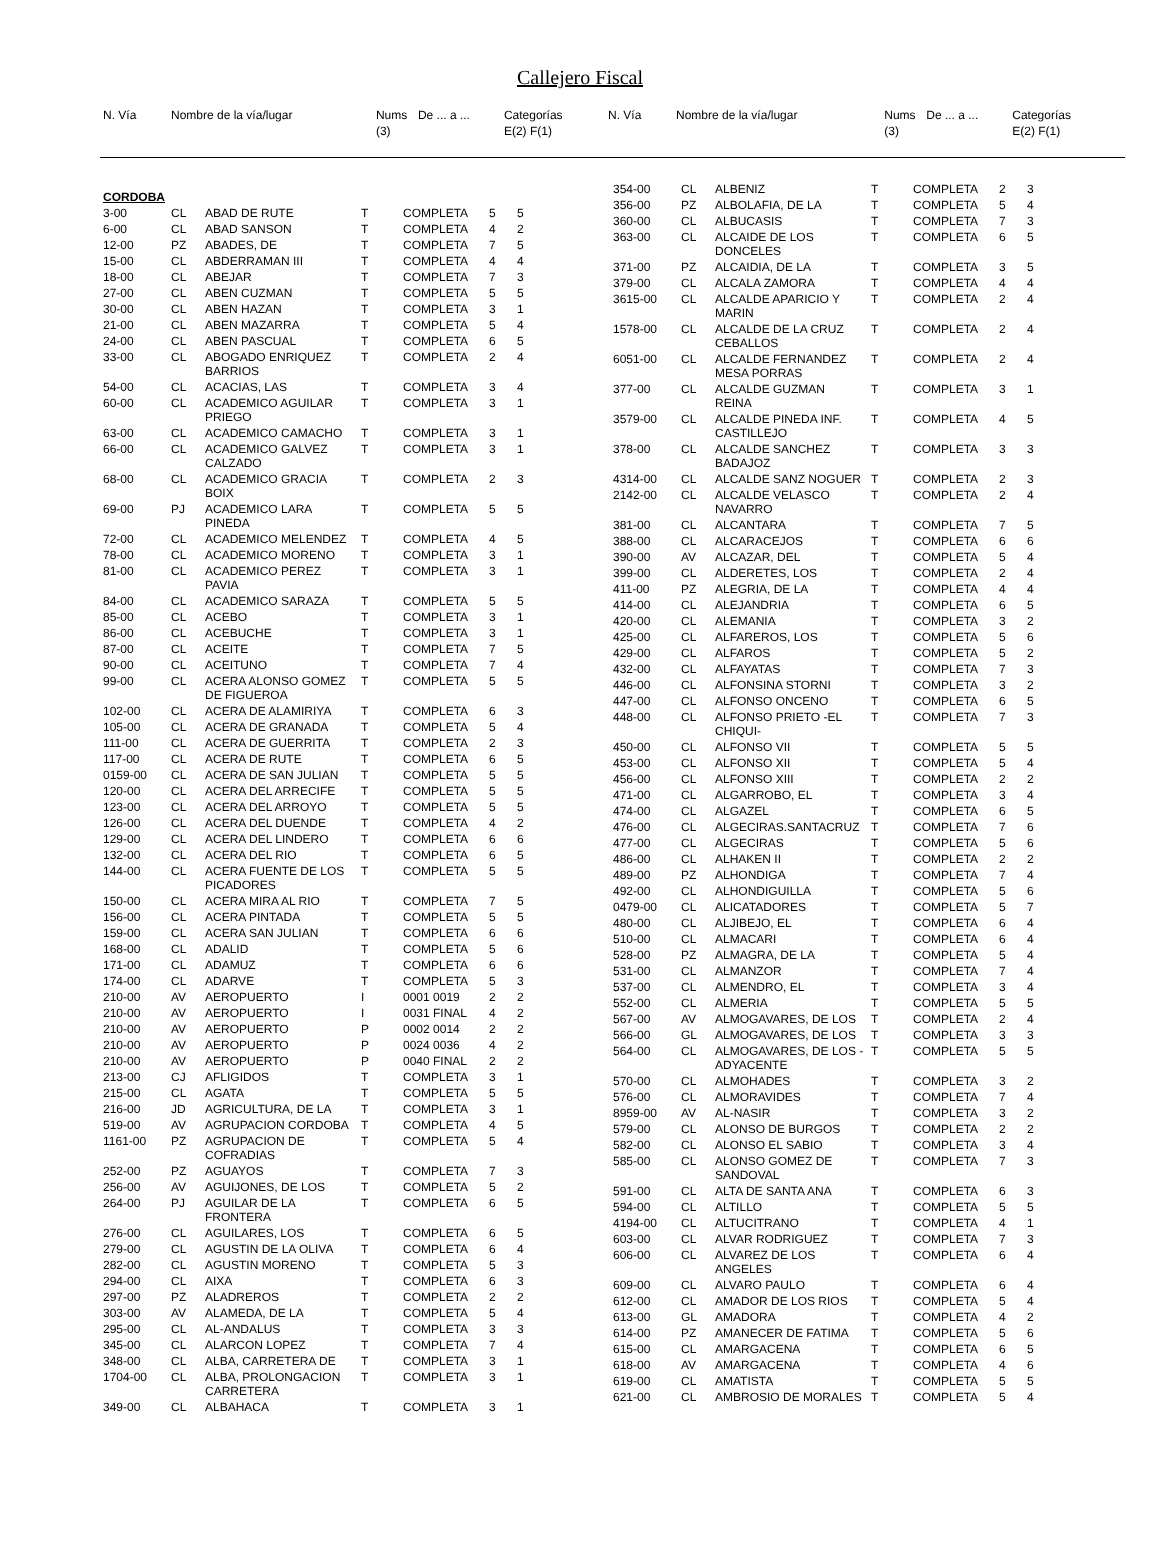Callejero Fiscal
| N. Vía | Nombre de la vía/lugar | Nums (3) | De ... a ... | Categorías E(2) F(1) |
| --- | --- | --- | --- | --- |
| N. Vía | Nombre de la vía/lugar | Nums (3) | De ... a ... | Categorías E(2) F(1) |
| --- | --- | --- | --- | --- |
| CORDOBA | | | | | | |
| 3-00 | CL | ABAD DE RUTE | T | COMPLETA | 5 | 5 |
| 6-00 | CL | ABAD SANSON | T | COMPLETA | 4 | 2 |
| 12-00 | PZ | ABADES, DE | T | COMPLETA | 7 | 5 |
| 15-00 | CL | ABDERRAMAN III | T | COMPLETA | 4 | 4 |
| 18-00 | CL | ABEJAR | T | COMPLETA | 7 | 3 |
| 27-00 | CL | ABEN CUZMAN | T | COMPLETA | 5 | 5 |
| 30-00 | CL | ABEN HAZAN | T | COMPLETA | 3 | 1 |
| 21-00 | CL | ABEN MAZARRA | T | COMPLETA | 5 | 4 |
| 24-00 | CL | ABEN PASCUAL | T | COMPLETA | 6 | 5 |
| 33-00 | CL | ABOGADO ENRIQUEZ BARRIOS | T | COMPLETA | 2 | 4 |
| 54-00 | CL | ACACIAS, LAS | T | COMPLETA | 3 | 4 |
| 60-00 | CL | ACADEMICO AGUILAR PRIEGO | T | COMPLETA | 3 | 1 |
| 63-00 | CL | ACADEMICO CAMACHO | T | COMPLETA | 3 | 1 |
| 66-00 | CL | ACADEMICO GALVEZ CALZADO | T | COMPLETA | 3 | 1 |
| 68-00 | CL | ACADEMICO GRACIA BOIX | T | COMPLETA | 2 | 3 |
| 69-00 | PJ | ACADEMICO LARA PINEDA | T | COMPLETA | 5 | 5 |
| 72-00 | CL | ACADEMICO MELENDEZ | T | COMPLETA | 4 | 5 |
| 78-00 | CL | ACADEMICO MORENO | T | COMPLETA | 3 | 1 |
| 81-00 | CL | ACADEMICO PEREZ PAVIA | T | COMPLETA | 3 | 1 |
| 84-00 | CL | ACADEMICO SARAZA | T | COMPLETA | 5 | 5 |
| 85-00 | CL | ACEBO | T | COMPLETA | 3 | 1 |
| 86-00 | CL | ACEBUCHE | T | COMPLETA | 3 | 1 |
| 87-00 | CL | ACEITE | T | COMPLETA | 7 | 5 |
| 90-00 | CL | ACEITUNO | T | COMPLETA | 7 | 4 |
| 99-00 | CL | ACERA ALONSO GOMEZ DE FIGUEROA | T | COMPLETA | 5 | 5 |
| 102-00 | CL | ACERA DE ALAMIRIYA | T | COMPLETA | 6 | 3 |
| 105-00 | CL | ACERA DE GRANADA | T | COMPLETA | 5 | 4 |
| 111-00 | CL | ACERA DE GUERRITA | T | COMPLETA | 2 | 3 |
| 117-00 | CL | ACERA DE RUTE | T | COMPLETA | 6 | 5 |
| 0159-00 | CL | ACERA DE SAN JULIAN | T | COMPLETA | 5 | 5 |
| 120-00 | CL | ACERA DEL ARRECIFE | T | COMPLETA | 5 | 5 |
| 123-00 | CL | ACERA DEL ARROYO | T | COMPLETA | 5 | 5 |
| 126-00 | CL | ACERA DEL DUENDE | T | COMPLETA | 4 | 2 |
| 129-00 | CL | ACERA DEL LINDERO | T | COMPLETA | 6 | 6 |
| 132-00 | CL | ACERA DEL RIO | T | COMPLETA | 6 | 5 |
| 144-00 | CL | ACERA FUENTE DE LOS PICADORES | T | COMPLETA | 5 | 5 |
| 150-00 | CL | ACERA MIRA AL RIO | T | COMPLETA | 7 | 5 |
| 156-00 | CL | ACERA PINTADA | T | COMPLETA | 5 | 5 |
| 159-00 | CL | ACERA SAN JULIAN | T | COMPLETA | 6 | 6 |
| 168-00 | CL | ADALID | T | COMPLETA | 5 | 6 |
| 171-00 | CL | ADAMUZ | T | COMPLETA | 6 | 6 |
| 174-00 | CL | ADARVE | T | COMPLETA | 5 | 3 |
| 210-00 | AV | AEROPUERTO | I | 0001 0019 | 2 | 2 |
| 210-00 | AV | AEROPUERTO | I | 0031 FINAL | 4 | 2 |
| 210-00 | AV | AEROPUERTO | P | 0002 0014 | 2 | 2 |
| 210-00 | AV | AEROPUERTO | P | 0024 0036 | 4 | 2 |
| 210-00 | AV | AEROPUERTO | P | 0040 FINAL | 2 | 2 |
| 213-00 | CJ | AFLIGIDOS | T | COMPLETA | 3 | 1 |
| 215-00 | CL | AGATA | T | COMPLETA | 5 | 5 |
| 216-00 | JD | AGRICULTURA, DE LA | T | COMPLETA | 3 | 1 |
| 519-00 | AV | AGRUPACION CORDOBA | T | COMPLETA | 4 | 5 |
| 1161-00 | PZ | AGRUPACION DE COFRADIAS | T | COMPLETA | 5 | 4 |
| 252-00 | PZ | AGUAYOS | T | COMPLETA | 7 | 3 |
| 256-00 | AV | AGUIJONES, DE LOS | T | COMPLETA | 5 | 2 |
| 264-00 | PJ | AGUILAR DE LA FRONTERA | T | COMPLETA | 6 | 5 |
| 276-00 | CL | AGUILARES, LOS | T | COMPLETA | 6 | 5 |
| 279-00 | CL | AGUSTIN DE LA OLIVA | T | COMPLETA | 6 | 4 |
| 282-00 | CL | AGUSTIN MORENO | T | COMPLETA | 5 | 3 |
| 294-00 | CL | AIXA | T | COMPLETA | 6 | 3 |
| 297-00 | PZ | ALADREROS | T | COMPLETA | 2 | 2 |
| 303-00 | AV | ALAMEDA, DE LA | T | COMPLETA | 5 | 4 |
| 295-00 | CL | AL-ANDALUS | T | COMPLETA | 3 | 3 |
| 345-00 | CL | ALARCON LOPEZ | T | COMPLETA | 7 | 4 |
| 348-00 | CL | ALBA, CARRETERA DE | T | COMPLETA | 3 | 1 |
| 1704-00 | CL | ALBA, PROLONGACION CARRETERA | T | COMPLETA | 3 | 1 |
| 349-00 | CL | ALBAHACA | T | COMPLETA | 3 | 1 |
| 354-00 | CL | ALBENIZ | T | COMPLETA | 2 | 3 |
| 356-00 | PZ | ALBOLAFIA, DE LA | T | COMPLETA | 5 | 4 |
| 360-00 | CL | ALBUCASIS | T | COMPLETA | 7 | 3 |
| 363-00 | CL | ALCAIDE DE LOS DONCELES | T | COMPLETA | 6 | 5 |
| 371-00 | PZ | ALCAIDIA, DE LA | T | COMPLETA | 3 | 5 |
| 379-00 | CL | ALCALA ZAMORA | T | COMPLETA | 4 | 4 |
| 3615-00 | CL | ALCALDE APARICIO Y MARIN | T | COMPLETA | 2 | 4 |
| 1578-00 | CL | ALCALDE DE LA CRUZ CEBALLOS | T | COMPLETA | 2 | 4 |
| 6051-00 | CL | ALCALDE FERNANDEZ MESA PORRAS | T | COMPLETA | 2 | 4 |
| 377-00 | CL | ALCALDE GUZMAN REINA | T | COMPLETA | 3 | 1 |
| 3579-00 | CL | ALCALDE PINEDA INF. CASTILLEJO | T | COMPLETA | 4 | 5 |
| 378-00 | CL | ALCALDE SANCHEZ BADAJOZ | T | COMPLETA | 3 | 3 |
| 4314-00 | CL | ALCALDE SANZ NOGUER | T | COMPLETA | 2 | 3 |
| 2142-00 | CL | ALCALDE VELASCO NAVARRO | T | COMPLETA | 2 | 4 |
| 381-00 | CL | ALCANTARA | T | COMPLETA | 7 | 5 |
| 388-00 | CL | ALCARACEJOS | T | COMPLETA | 6 | 6 |
| 390-00 | AV | ALCAZAR, DEL | T | COMPLETA | 5 | 4 |
| 399-00 | CL | ALDERETES, LOS | T | COMPLETA | 2 | 4 |
| 411-00 | PZ | ALEGRIA, DE LA | T | COMPLETA | 4 | 4 |
| 414-00 | CL | ALEJANDRIA | T | COMPLETA | 6 | 5 |
| 420-00 | CL | ALEMANIA | T | COMPLETA | 3 | 2 |
| 425-00 | CL | ALFAREROS, LOS | T | COMPLETA | 5 | 6 |
| 429-00 | CL | ALFAROS | T | COMPLETA | 5 | 2 |
| 432-00 | CL | ALFAYATAS | T | COMPLETA | 7 | 3 |
| 446-00 | CL | ALFONSINA STORNI | T | COMPLETA | 3 | 2 |
| 447-00 | CL | ALFONSO ONCENO | T | COMPLETA | 6 | 5 |
| 448-00 | CL | ALFONSO PRIETO -EL CHIQUI- | T | COMPLETA | 7 | 3 |
| 450-00 | CL | ALFONSO VII | T | COMPLETA | 5 | 5 |
| 453-00 | CL | ALFONSO XII | T | COMPLETA | 5 | 4 |
| 456-00 | CL | ALFONSO XIII | T | COMPLETA | 2 | 2 |
| 471-00 | CL | ALGARROBO, EL | T | COMPLETA | 3 | 4 |
| 474-00 | CL | ALGAZEL | T | COMPLETA | 6 | 5 |
| 476-00 | CL | ALGECIRAS.SANTACRUZ | T | COMPLETA | 7 | 6 |
| 477-00 | CL | ALGECIRAS | T | COMPLETA | 5 | 6 |
| 486-00 | CL | ALHAKEN II | T | COMPLETA | 2 | 2 |
| 489-00 | PZ | ALHONDIGA | T | COMPLETA | 7 | 4 |
| 492-00 | CL | ALHONDIGUILLA | T | COMPLETA | 5 | 6 |
| 0479-00 | CL | ALICATADORES | T | COMPLETA | 5 | 7 |
| 480-00 | CL | ALJIBEJO, EL | T | COMPLETA | 6 | 4 |
| 510-00 | CL | ALMACARI | T | COMPLETA | 6 | 4 |
| 528-00 | PZ | ALMAGRA, DE LA | T | COMPLETA | 5 | 4 |
| 531-00 | CL | ALMANZOR | T | COMPLETA | 7 | 4 |
| 537-00 | CL | ALMENDRO, EL | T | COMPLETA | 3 | 4 |
| 552-00 | CL | ALMERIA | T | COMPLETA | 5 | 5 |
| 567-00 | AV | ALMOGAVARES, DE LOS | T | COMPLETA | 2 | 4 |
| 566-00 | GL | ALMOGAVARES, DE LOS | T | COMPLETA | 3 | 3 |
| 564-00 | CL | ALMOGAVARES, DE LOS -ADYACENTE | T | COMPLETA | 5 | 5 |
| 570-00 | CL | ALMOHADES | T | COMPLETA | 3 | 2 |
| 576-00 | CL | ALMORAVIDES | T | COMPLETA | 7 | 4 |
| 8959-00 | AV | AL-NASIR | T | COMPLETA | 3 | 2 |
| 579-00 | CL | ALONSO DE BURGOS | T | COMPLETA | 2 | 2 |
| 582-00 | CL | ALONSO EL SABIO | T | COMPLETA | 3 | 4 |
| 585-00 | CL | ALONSO GOMEZ DE SANDOVAL | T | COMPLETA | 7 | 3 |
| 591-00 | CL | ALTA DE SANTA ANA | T | COMPLETA | 6 | 3 |
| 594-00 | CL | ALTILLO | T | COMPLETA | 5 | 5 |
| 4194-00 | CL | ALTUCITRANO | T | COMPLETA | 4 | 1 |
| 603-00 | CL | ALVAR RODRIGUEZ | T | COMPLETA | 7 | 3 |
| 606-00 | CL | ALVAREZ DE LOS ANGELES | T | COMPLETA | 6 | 4 |
| 609-00 | CL | ALVARO PAULO | T | COMPLETA | 6 | 4 |
| 612-00 | CL | AMADOR DE LOS RIOS | T | COMPLETA | 5 | 4 |
| 613-00 | GL | AMADORA | T | COMPLETA | 4 | 2 |
| 614-00 | PZ | AMANECER DE FATIMA | T | COMPLETA | 5 | 6 |
| 615-00 | CL | AMARGACENA | T | COMPLETA | 6 | 5 |
| 618-00 | AV | AMARGACENA | T | COMPLETA | 4 | 6 |
| 619-00 | CL | AMATISTA | T | COMPLETA | 5 | 5 |
| 621-00 | CL | AMBROSIO DE MORALES | T | COMPLETA | 5 | 4 |